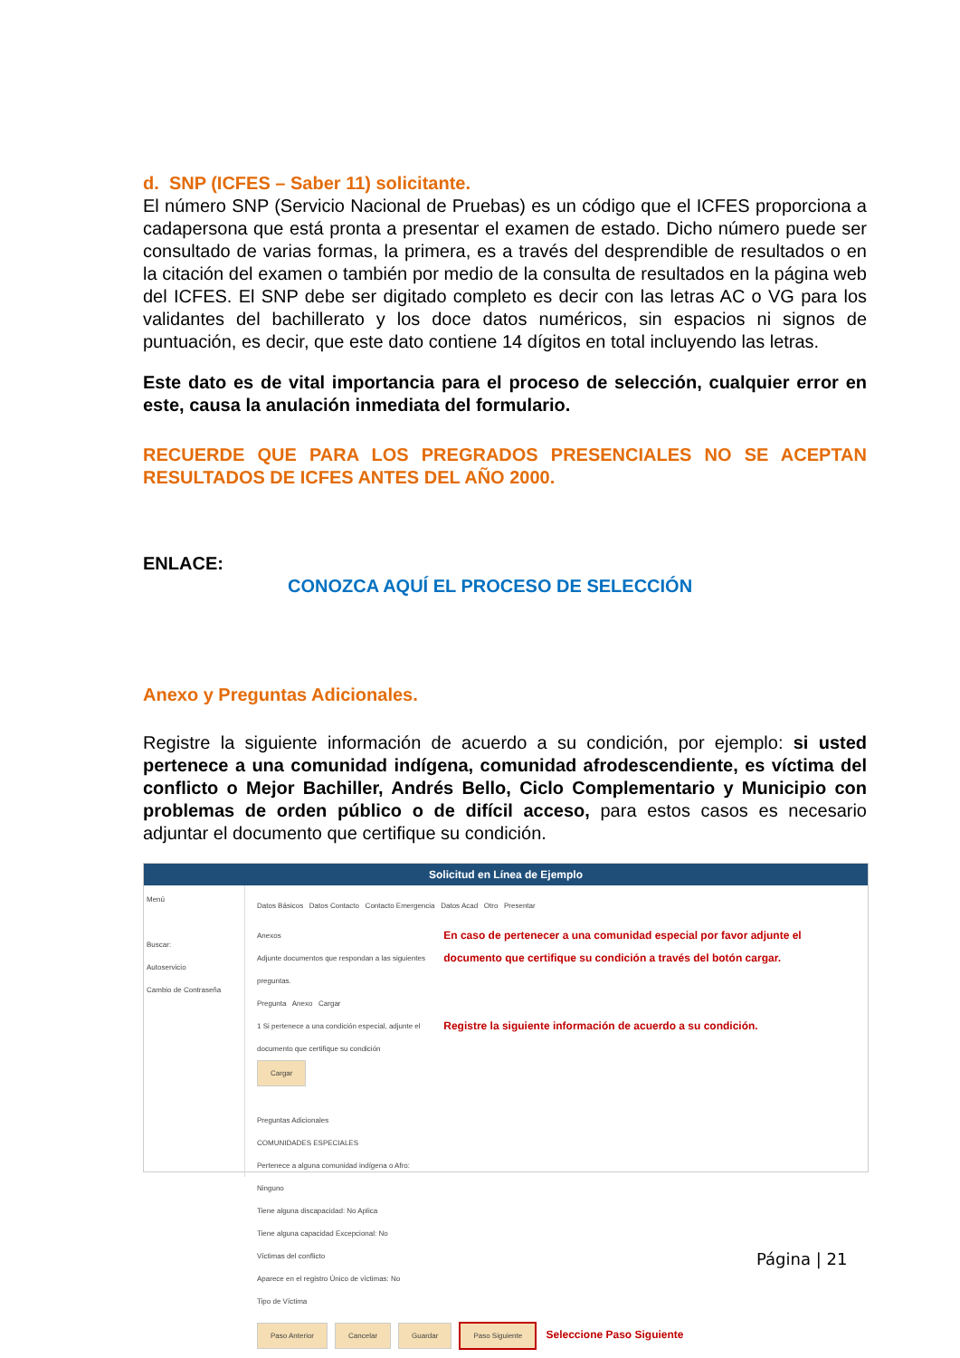d. SNP (ICFES – Saber 11) solicitante.
El número SNP (Servicio Nacional de Pruebas) es un código que el ICFES proporciona a cadapersona que está pronta a presentar el examen de estado. Dicho número puede ser consultado de varias formas, la primera, es a través del desprendible de resultados o en la citación del examen o también por medio de la consulta de resultados en la página web del ICFES. El SNP debe ser digitado completo es decir con las letras AC o VG para los validantes del bachillerato y los doce datos numéricos, sin espacios ni signos de puntuación, es decir, que este dato contiene 14 dígitos en total incluyendo las letras.
Este dato es de vital importancia para el proceso de selección, cualquier error en este, causa la anulación inmediata del formulario.
RECUERDE QUE PARA LOS PREGRADOS PRESENCIALES NO SE ACEPTAN RESULTADOS DE ICFES ANTES DEL AÑO 2000.
ENLACE:
CONOZCA AQUÍ EL PROCESO DE SELECCIÓN
Anexo y Preguntas Adicionales.
Registre la siguiente información de acuerdo a su condición, por ejemplo: si usted pertenece a una comunidad indígena, comunidad afrodescendiente, es víctima del conflicto o Mejor Bachiller, Andrés Bello, Ciclo Complementario y Municipio con problemas de orden público o de difícil acceso, para estos casos es necesario adjuntar el documento que certifique su condición.
Solicitud en Línea de Ejemplo
Menú
Buscar:
Autoservicio
Cambio de Contraseña
Datos Básicos Datos Contacto Contacto Emergencia Datos Acad Otro Presentar
Anexos
Adjunte documentos que respondan a las siguientes preguntas.
Pregunta Anexo Cargar
1 Si pertenece a una condición especial, adjunte el documento que certifique su condición Cargar
Preguntas Adicionales
COMUNIDADES ESPECIALES
Pertenece a alguna comunidad indígena o Afro: Ninguno
Tiene alguna discapacidad: No Aplica
Tiene alguna capacidad Excepcional: No
Víctimas del conflicto
Aparece en el registro Único de víctimas: No
Tipo de Víctima
En caso de pertenecer a una comunidad especial por favor adjunte el documento que certifique su condición a través del botón cargar.
Registre la siguiente información de acuerdo a su condición.
Paso Anterior Cancelar Guardar Paso Siguiente Seleccione Paso Siguiente
Página | 21